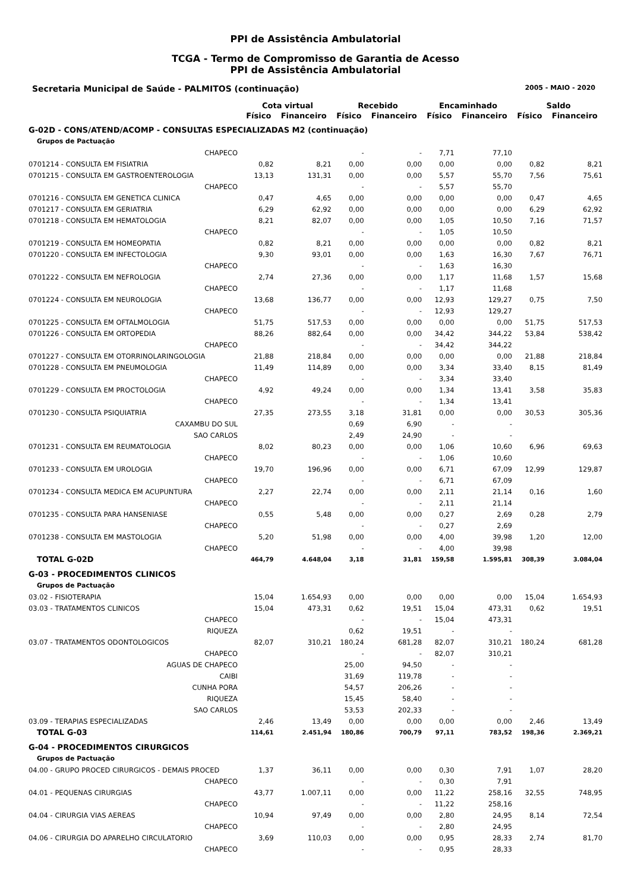PPI de Assistência Ambulatorial
TCGA - Termo de Compromisso de Garantia de Acesso
PPI de Assistência Ambulatorial
Secretaria Municipal de Saúde - PALMITOS (continuação) 2005 - MAIO - 2020
| | Cota virtual | | Recebido | | Encaminhado | | Saldo | |
| --- | --- | --- | --- | --- | --- | --- | --- | --- |
| | Físico | Financeiro | Físico | Financeiro | Físico | Financeiro | Físico | Financeiro |
| G-02D - CONS/ATEND/ACOMP - CONSULTAS ESPECIALIZADAS M2 (continuação) | | | | | | | | |
| Grupos de Pactuação | | | | | | | | |
| CHAPECO | | | - | - | 7,71 | 77,10 | | |
| 0701214 - CONSULTA EM FISIATRIA | 0,82 | 8,21 | 0,00 | 0,00 | 0,00 | 0,00 | 0,82 | 8,21 |
| 0701215 - CONSULTA EM GASTROENTEROLOGIA | 13,13 | 131,31 | 0,00 | 0,00 | 5,57 | 55,70 | 7,56 | 75,61 |
| CHAPECO | | | - | - | 5,57 | 55,70 | | |
| 0701216 - CONSULTA EM GENETICA CLINICA | 0,47 | 4,65 | 0,00 | 0,00 | 0,00 | 0,00 | 0,47 | 4,65 |
| 0701217 - CONSULTA EM GERIATRIA | 6,29 | 62,92 | 0,00 | 0,00 | 0,00 | 0,00 | 6,29 | 62,92 |
| 0701218 - CONSULTA EM HEMATOLOGIA | 8,21 | 82,07 | 0,00 | 0,00 | 1,05 | 10,50 | 7,16 | 71,57 |
| CHAPECO | | | - | - | 1,05 | 10,50 | | |
| 0701219 - CONSULTA EM HOMEOPATIA | 0,82 | 8,21 | 0,00 | 0,00 | 0,00 | 0,00 | 0,82 | 8,21 |
| 0701220 - CONSULTA EM INFECTOLOGIA | 9,30 | 93,01 | 0,00 | 0,00 | 1,63 | 16,30 | 7,67 | 76,71 |
| CHAPECO | | | - | - | 1,63 | 16,30 | | |
| 0701222 - CONSULTA EM NEFROLOGIA | 2,74 | 27,36 | 0,00 | 0,00 | 1,17 | 11,68 | 1,57 | 15,68 |
| CHAPECO | | | - | - | 1,17 | 11,68 | | |
| 0701224 - CONSULTA EM NEUROLOGIA | 13,68 | 136,77 | 0,00 | 0,00 | 12,93 | 129,27 | 0,75 | 7,50 |
| CHAPECO | | | - | - | 12,93 | 129,27 | | |
| 0701225 - CONSULTA EM OFTALMOLOGIA | 51,75 | 517,53 | 0,00 | 0,00 | 0,00 | 0,00 | 51,75 | 517,53 |
| 0701226 - CONSULTA EM ORTOPEDIA | 88,26 | 882,64 | 0,00 | 0,00 | 34,42 | 344,22 | 53,84 | 538,42 |
| CHAPECO | | | - | - | 34,42 | 344,22 | | |
| 0701227 - CONSULTA EM OTORRINOLARINGOLOGIA | 21,88 | 218,84 | 0,00 | 0,00 | 0,00 | 0,00 | 21,88 | 218,84 |
| 0701228 - CONSULTA EM PNEUMOLOGIA | 11,49 | 114,89 | 0,00 | 0,00 | 3,34 | 33,40 | 8,15 | 81,49 |
| CHAPECO | | | - | - | 3,34 | 33,40 | | |
| 0701229 - CONSULTA EM PROCTOLOGIA | 4,92 | 49,24 | 0,00 | 0,00 | 1,34 | 13,41 | 3,58 | 35,83 |
| CHAPECO | | | - | - | 1,34 | 13,41 | | |
| 0701230 - CONSULTA PSIQUIATRIA | 27,35 | 273,55 | 3,18 | 31,81 | 0,00 | 0,00 | 30,53 | 305,36 |
| CAXAMBU DO SUL | | | 0,69 | 6,90 | - | - | | |
| SAO CARLOS | | | 2,49 | 24,90 | - | - | | |
| 0701231 - CONSULTA EM REUMATOLOGIA | 8,02 | 80,23 | 0,00 | 0,00 | 1,06 | 10,60 | 6,96 | 69,63 |
| CHAPECO | | | - | - | 1,06 | 10,60 | | |
| 0701233 - CONSULTA EM UROLOGIA | 19,70 | 196,96 | 0,00 | 0,00 | 6,71 | 67,09 | 12,99 | 129,87 |
| CHAPECO | | | - | - | 6,71 | 67,09 | | |
| 0701234 - CONSULTA MEDICA EM ACUPUNTURA | 2,27 | 22,74 | 0,00 | 0,00 | 2,11 | 21,14 | 0,16 | 1,60 |
| CHAPECO | | | - | - | 2,11 | 21,14 | | |
| 0701235 - CONSULTA PARA HANSENIASE | 0,55 | 5,48 | 0,00 | 0,00 | 0,27 | 2,69 | 0,28 | 2,79 |
| CHAPECO | | | - | - | 0,27 | 2,69 | | |
| 0701238 - CONSULTA EM MASTOLOGIA | 5,20 | 51,98 | 0,00 | 0,00 | 4,00 | 39,98 | 1,20 | 12,00 |
| CHAPECO | | | - | - | 4,00 | 39,98 | | |
| TOTAL G-02D | 464,79 | 4.648,04 | 3,18 | 31,81 | 159,58 | 1.595,81 | 308,39 | 3.084,04 |
| G-03 - PROCEDIMENTOS CLINICOS | | | | | | | | |
| Grupos de Pactuação | | | | | | | | |
| 03.02 - FISIOTERAPIA | 15,04 | 1.654,93 | 0,00 | 0,00 | 0,00 | 0,00 | 15,04 | 1.654,93 |
| 03.03 - TRATAMENTOS CLINICOS | 15,04 | 473,31 | 0,62 | 19,51 | 15,04 | 473,31 | 0,62 | 19,51 |
| CHAPECO | | | - | - | 15,04 | 473,31 | | |
| RIQUEZA | | | 0,62 | 19,51 | - | - | | |
| 03.07 - TRATAMENTOS ODONTOLOGICOS | 82,07 | 310,21 | 180,24 | 681,28 | 82,07 | 310,21 | 180,24 | 681,28 |
| CHAPECO | | | - | - | 82,07 | 310,21 | | |
| AGUAS DE CHAPECO | | | 25,00 | 94,50 | - | - | | |
| CAIBI | | | 31,69 | 119,78 | - | - | | |
| CUNHA PORA | | | 54,57 | 206,26 | - | - | | |
| RIQUEZA | | | 15,45 | 58,40 | - | - | | |
| SAO CARLOS | | | 53,53 | 202,33 | - | - | | |
| 03.09 - TERAPIAS ESPECIALIZADAS | 2,46 | 13,49 | 0,00 | 0,00 | 0,00 | 0,00 | 2,46 | 13,49 |
| TOTAL G-03 | 114,61 | 2.451,94 | 180,86 | 700,79 | 97,11 | 783,52 | 198,36 | 2.369,21 |
| G-04 - PROCEDIMENTOS CIRURGICOS | | | | | | | | |
| Grupos de Pactuação | | | | | | | | |
| 04.00 - GRUPO PROCED CIRURGICOS - DEMAIS PROCED | 1,37 | 36,11 | 0,00 | 0,00 | 0,30 | 7,91 | 1,07 | 28,20 |
| CHAPECO | | | - | - | 0,30 | 7,91 | | |
| 04.01 - PEQUENAS CIRURGIAS | 43,77 | 1.007,11 | 0,00 | 0,00 | 11,22 | 258,16 | 32,55 | 748,95 |
| CHAPECO | | | - | - | 11,22 | 258,16 | | |
| 04.04 - CIRURGIA VIAS AEREAS | 10,94 | 97,49 | 0,00 | 0,00 | 2,80 | 24,95 | 8,14 | 72,54 |
| CHAPECO | | | - | - | 2,80 | 24,95 | | |
| 04.06 - CIRURGIA DO APARELHO CIRCULATORIO | 3,69 | 110,03 | 0,00 | 0,00 | 0,95 | 28,33 | 2,74 | 81,70 |
| CHAPECO | | | - | - | 0,95 | 28,33 | | |